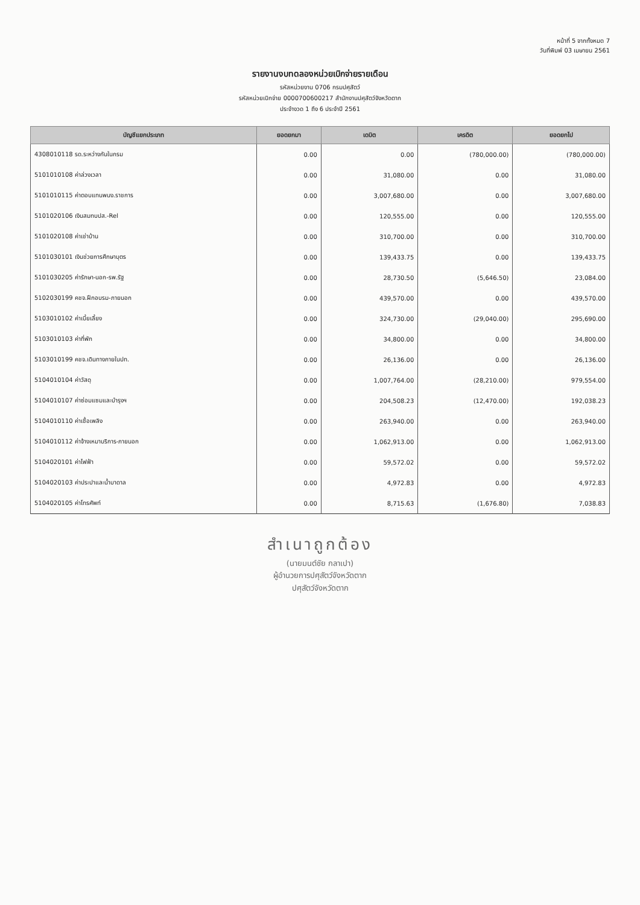หน้าที่ 5 จากทั้งหมด 7
วันที่พิมพ์ 03 เมษายน 2561
รายงานงบทดลองหน่วยเบิกจ่ายรายเดือน
รหัสหน่วยงาน 0706 กรมปศุสัตว์
รหัสหน่วยเบิกจ่าย 0000700600217 สำนักงานปศุสัตว์จังหวัดตาก
ประจำงวด 1 ถึง 6 ประจำปี 2561
| บัญชีแยกประเภท | ยอดยกมา | เดบิต | เครดิต | ยอดยกไป |
| --- | --- | --- | --- | --- |
| 4308010118 รด.ระหว่างกันในกรม | 0.00 | 0.00 | (780,000.00) | (780,000.00) |
| 5101010108 ค่าล่วงเวลา | 0.00 | 31,080.00 | 0.00 | 31,080.00 |
| 5101010115 ค่าตอบแทนพนง.ราชการ | 0.00 | 3,007,680.00 | 0.00 | 3,007,680.00 |
| 5101020106 เงินสมทบปส.-Rel | 0.00 | 120,555.00 | 0.00 | 120,555.00 |
| 5101020108 ค่าเช่าบ้าน | 0.00 | 310,700.00 | 0.00 | 310,700.00 |
| 5101030101 เงินช่วยการศึกษาบุตร | 0.00 | 139,433.75 | 0.00 | 139,433.75 |
| 5101030205 ค่ารักษา-นอก-รพ.รัฐ | 0.00 | 28,730.50 | (5,646.50) | 23,084.00 |
| 5102030199 คชจ.ฝึกอบรม-ภายนอก | 0.00 | 439,570.00 | 0.00 | 439,570.00 |
| 5103010102 ค่าเบี้ยเลี้ยง | 0.00 | 324,730.00 | (29,040.00) | 295,690.00 |
| 5103010103 ค่าที่พัก | 0.00 | 34,800.00 | 0.00 | 34,800.00 |
| 5103010199 คชจ.เดินทางภายในปท. | 0.00 | 26,136.00 | 0.00 | 26,136.00 |
| 5104010104 ค่าวัสดุ | 0.00 | 1,007,764.00 | (28,210.00) | 979,554.00 |
| 5104010107 ค่าซ่อมแซมและบำรุงฯ | 0.00 | 204,508.23 | (12,470.00) | 192,038.23 |
| 5104010110 ค่าเชื้อเพลิง | 0.00 | 263,940.00 | 0.00 | 263,940.00 |
| 5104010112 ค่าจ้างเหมาบริการ-ภายนอก | 0.00 | 1,062,913.00 | 0.00 | 1,062,913.00 |
| 5104020101 ค่าไฟฟ้า | 0.00 | 59,572.02 | 0.00 | 59,572.02 |
| 5104020103 ค่าประปาและน้ำบาดาล | 0.00 | 4,972.83 | 0.00 | 4,972.83 |
| 5104020105 ค่าโทรศัพท์ | 0.00 | 8,715.63 | (1,676.80) | 7,038.83 |
สำเนาถูกต้อง
(นายมนต์ชัย กลาเปา)
ผู้อำนวยการปศุสัตว์จังหวัดตาก
ปศุสัตว์จังหวัดตาก